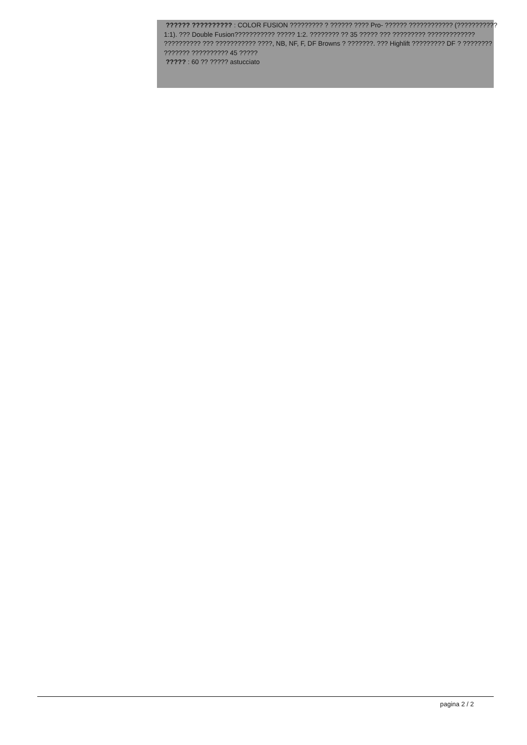?????? ?????????? : COLOR FUSION ????????? ? ?????? ???? Pro- ?????? ???????????? (??????????? 1:1). ??? Double Fusion??????????? ????? 1:2. ???????? ?? 35 ????? ??? ????????? ????????????? ?????????? ??? ??????????? ????, NB, NF, F, DF Browns ? ???????. ??? Highlift ????????? DF ? ???????? ??????? ?????????? 45 ?????
????? : 60 ?? ????? astucciato
pagina 2 / 2